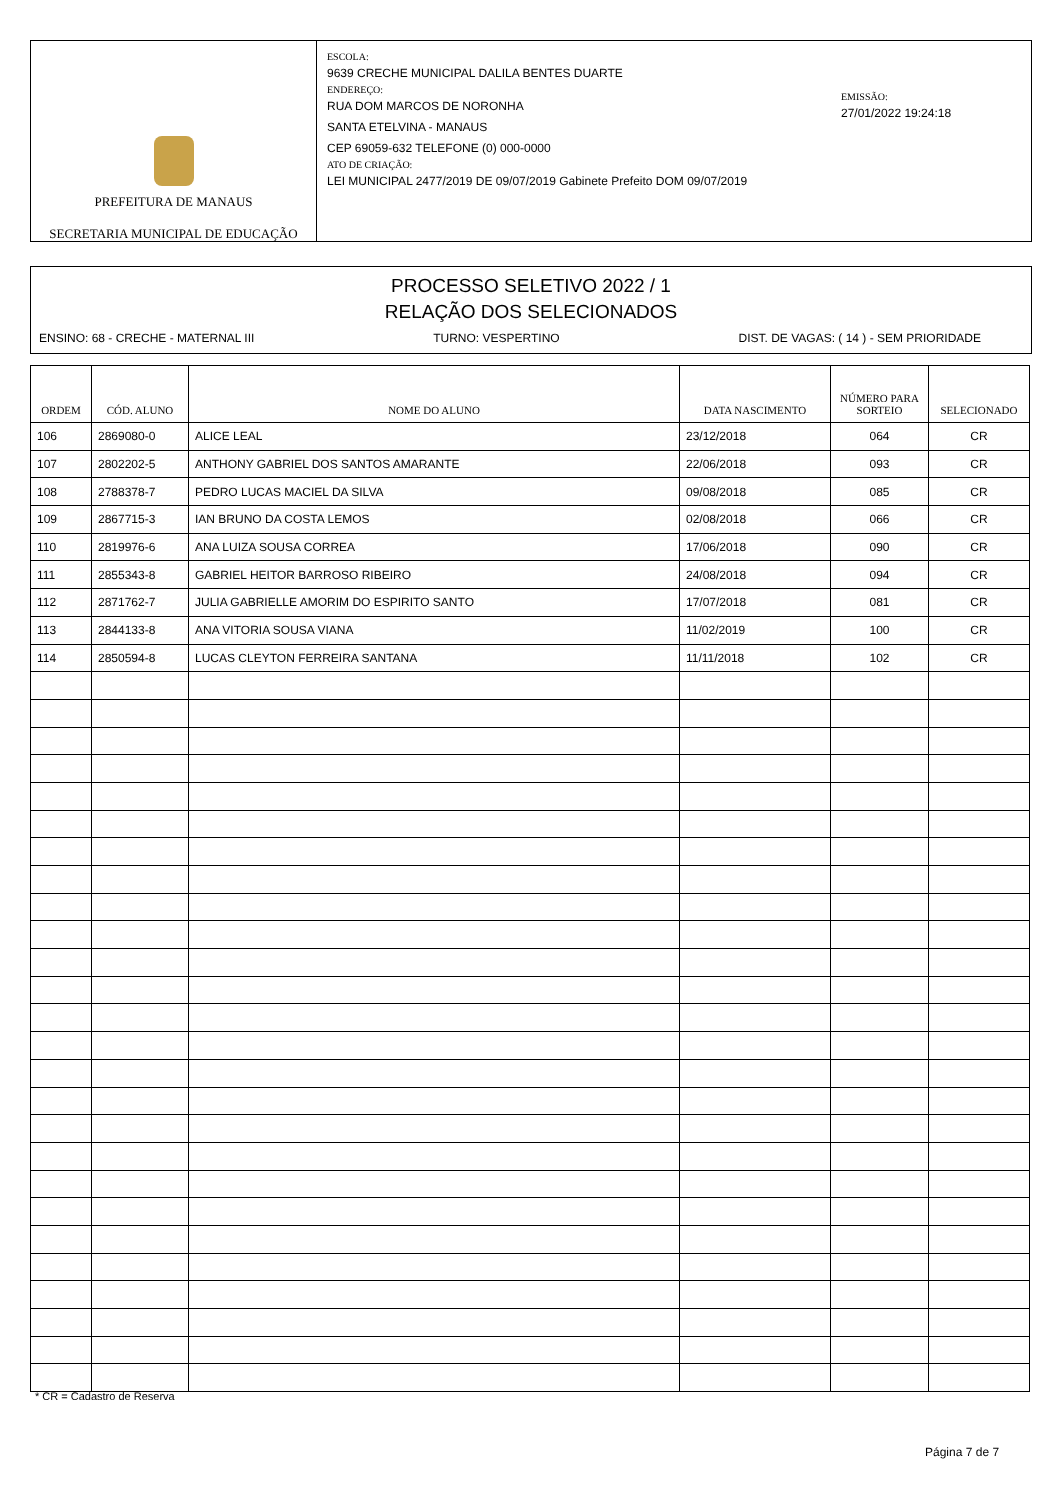PREFEITURA DE MANAUS
SECRETARIA MUNICIPAL DE EDUCAÇÃO
ESCOLA:
9639 CRECHE MUNICIPAL DALILA BENTES DUARTE
ENDEREÇO:
RUA DOM MARCOS DE NORONHA
SANTA ETELVINA - MANAUS
CEP 69059-632 TELEFONE (0) 000-0000
ATO DE CRIAÇÃO:
LEI MUNICIPAL 2477/2019 DE 09/07/2019 Gabinete Prefeito DOM 09/07/2019
EMISSÃO:
27/01/2022 19:24:18
PROCESSO SELETIVO 2022 / 1
RELAÇÃO DOS SELECIONADOS
ENSINO: 68 - CRECHE - MATERNAL III TURNO: VESPERTINO DIST. DE VAGAS: ( 14 ) - SEM PRIORIDADE
| ORDEM | CÓD. ALUNO | NOME DO ALUNO | DATA NASCIMENTO | NÚMERO PARA SORTEIO | SELECIONADO |
| --- | --- | --- | --- | --- | --- |
| 106 | 2869080-0 | ALICE LEAL | 23/12/2018 | 064 | CR |
| 107 | 2802202-5 | ANTHONY GABRIEL DOS SANTOS AMARANTE | 22/06/2018 | 093 | CR |
| 108 | 2788378-7 | PEDRO LUCAS MACIEL DA SILVA | 09/08/2018 | 085 | CR |
| 109 | 2867715-3 | IAN BRUNO DA COSTA LEMOS | 02/08/2018 | 066 | CR |
| 110 | 2819976-6 | ANA LUIZA SOUSA CORREA | 17/06/2018 | 090 | CR |
| 111 | 2855343-8 | GABRIEL HEITOR BARROSO RIBEIRO | 24/08/2018 | 094 | CR |
| 112 | 2871762-7 | JULIA GABRIELLE AMORIM DO ESPIRITO SANTO | 17/07/2018 | 081 | CR |
| 113 | 2844133-8 | ANA VITORIA SOUSA VIANA | 11/02/2019 | 100 | CR |
| 114 | 2850594-8 | LUCAS CLEYTON FERREIRA SANTANA | 11/11/2018 | 102 | CR |
* CR = Cadastro de Reserva
Página 7 de 7